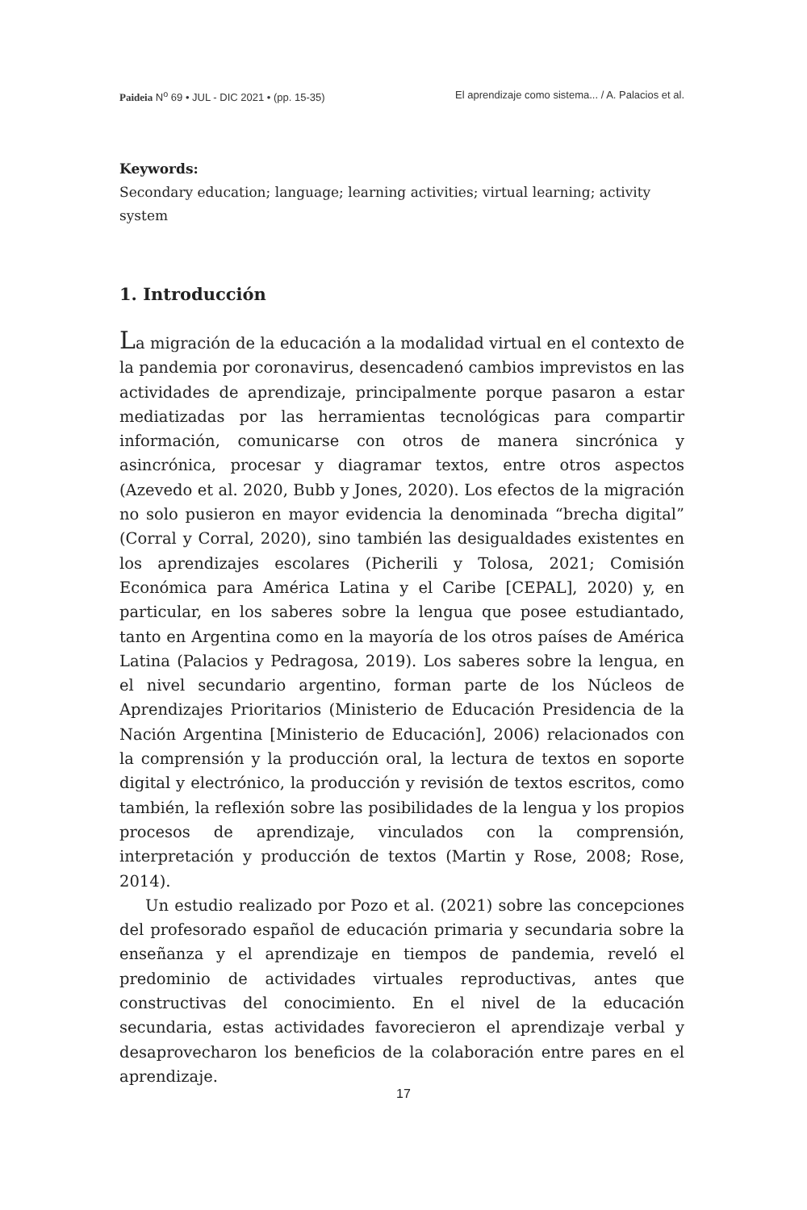Paideia N<sup>o</sup> 69 • JUL - DIC 2021 • (pp. 15-35) El aprendizaje como sistema... / A. Palacios et al.
Keywords:
Secondary education; language; learning activities; virtual learning; activity system
1. Introducción
La migración de la educación a la modalidad virtual en el contexto de la pandemia por coronavirus, desencadenó cambios imprevistos en las actividades de aprendizaje, principalmente porque pasaron a estar mediatizadas por las herramientas tecnológicas para compartir información, comunicarse con otros de manera sincrónica y asincrónica, procesar y diagramar textos, entre otros aspectos (Azevedo et al. 2020, Bubb y Jones, 2020). Los efectos de la migración no solo pusieron en mayor evidencia la denominada “brecha digital” (Corral y Corral, 2020), sino también las desigualdades existentes en los aprendizajes escolares (Picherili y Tolosa, 2021; Comisión Económica para América Latina y el Caribe [CEPAL], 2020) y, en particular, en los saberes sobre la lengua que posee estudiantado, tanto en Argentina como en la mayoría de los otros países de América Latina (Palacios y Pedragosa, 2019). Los saberes sobre la lengua, en el nivel secundario argentino, forman parte de los Núcleos de Aprendizajes Prioritarios (Ministerio de Educación Presidencia de la Nación Argentina [Ministerio de Educación], 2006) relacionados con la comprensión y la producción oral, la lectura de textos en soporte digital y electrónico, la producción y revisión de textos escritos, como también, la reflexión sobre las posibilidades de la lengua y los propios procesos de aprendizaje, vinculados con la comprensión, interpretación y producción de textos (Martin y Rose, 2008; Rose, 2014).
Un estudio realizado por Pozo et al. (2021) sobre las concepciones del profesorado español de educación primaria y secundaria sobre la enseñanza y el aprendizaje en tiempos de pandemia, reveló el predominio de actividades virtuales reproductivas, antes que constructivas del conocimiento. En el nivel de la educación secundaria, estas actividades favorecieron el aprendizaje verbal y desaprovecharon los beneficios de la colaboración entre pares en el aprendizaje.
17